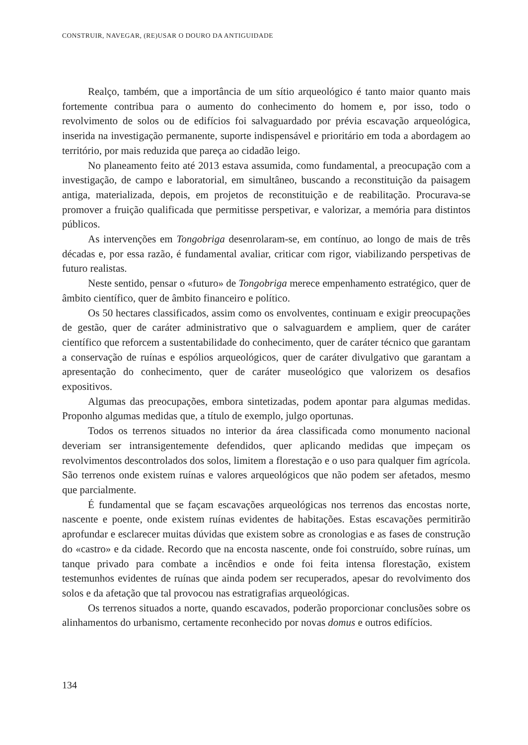CONSTRUIR, NAVEGAR, (RE)USAR O DOURO DA ANTIGUIDADE
Realço, também, que a importância de um sítio arqueológico é tanto maior quanto mais fortemente contribua para o aumento do conhecimento do homem e, por isso, todo o revolvimento de solos ou de edifícios foi salvaguardado por prévia escavação arqueológica, inserida na investigação permanente, suporte indispensável e prioritário em toda a abordagem ao território, por mais reduzida que pareça ao cidadão leigo.
No planeamento feito até 2013 estava assumida, como fundamental, a preocupação com a investigação, de campo e laboratorial, em simultâneo, buscando a reconstituição da paisagem antiga, materializada, depois, em projetos de reconstituição e de reabilitação. Procurava-se promover a fruição qualificada que permitisse perspetivar, e valorizar, a memória para distintos públicos.
As intervenções em Tongobriga desenrolaram-se, em contínuo, ao longo de mais de três décadas e, por essa razão, é fundamental avaliar, criticar com rigor, viabilizando perspetivas de futuro realistas.
Neste sentido, pensar o «futuro» de Tongobriga merece empenhamento estratégico, quer de âmbito científico, quer de âmbito financeiro e político.
Os 50 hectares classificados, assim como os envolventes, continuam e exigir preocupações de gestão, quer de caráter administrativo que o salvaguardem e ampliem, quer de caráter científico que reforcem a sustentabilidade do conhecimento, quer de caráter técnico que garantam a conservação de ruínas e espólios arqueológicos, quer de caráter divulgativo que garantam a apresentação do conhecimento, quer de caráter museológico que valorizem os desafios expositivos.
Algumas das preocupações, embora sintetizadas, podem apontar para algumas medidas. Proponho algumas medidas que, a título de exemplo, julgo oportunas.
Todos os terrenos situados no interior da área classificada como monumento nacional deveriam ser intransigentemente defendidos, quer aplicando medidas que impeçam os revolvimentos descontrolados dos solos, limitem a florestação e o uso para qualquer fim agrícola. São terrenos onde existem ruínas e valores arqueológicos que não podem ser afetados, mesmo que parcialmente.
É fundamental que se façam escavações arqueológicas nos terrenos das encostas norte, nascente e poente, onde existem ruínas evidentes de habitações. Estas escavações permitirão aprofundar e esclarecer muitas dúvidas que existem sobre as cronologias e as fases de construção do «castro» e da cidade. Recordo que na encosta nascente, onde foi construído, sobre ruínas, um tanque privado para combate a incêndios e onde foi feita intensa florestação, existem testemunhos evidentes de ruínas que ainda podem ser recuperados, apesar do revolvimento dos solos e da afetação que tal provocou nas estratigrafias arqueológicas.
Os terrenos situados a norte, quando escavados, poderão proporcionar conclusões sobre os alinhamentos do urbanismo, certamente reconhecido por novas domus e outros edifícios.
134